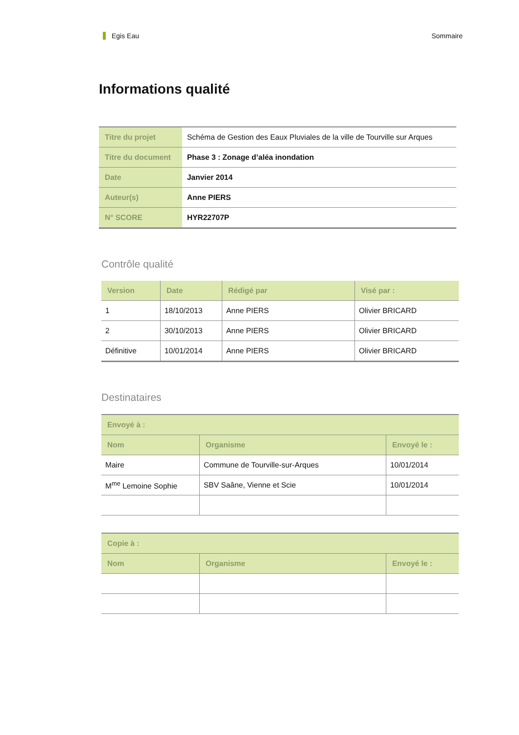Egis Eau Sommaire
Informations qualité
| Titre du projet | Schéma de Gestion des Eaux Pluviales de la ville de Tourville sur Arques |
| Titre du document | Phase 3 : Zonage d’aléa inondation |
| Date | Janvier 2014 |
| Auteur(s) | Anne PIERS |
| N° SCORE | HYR22707P |
Contrôle qualité
| Version | Date | Rédigé par | Visé par : |
| --- | --- | --- | --- |
| 1 | 18/10/2013 | Anne PIERS | Olivier BRICARD |
| 2 | 30/10/2013 | Anne PIERS | Olivier BRICARD |
| Définitive | 10/01/2014 | Anne PIERS | Olivier BRICARD |
Destinataires
| Envoyé à : | | |
| --- | --- | --- |
| Nom | Organisme | Envoyé le : |
| Maire | Commune de Tourville-sur-Arques | 10/01/2014 |
| M<sup>me</sup> Lemoine Sophie | SBV Saâne, Vienne et Scie | 10/01/2014 |
| Copie à : | | |
| --- | --- | --- |
| Nom | Organisme | Envoyé le : |